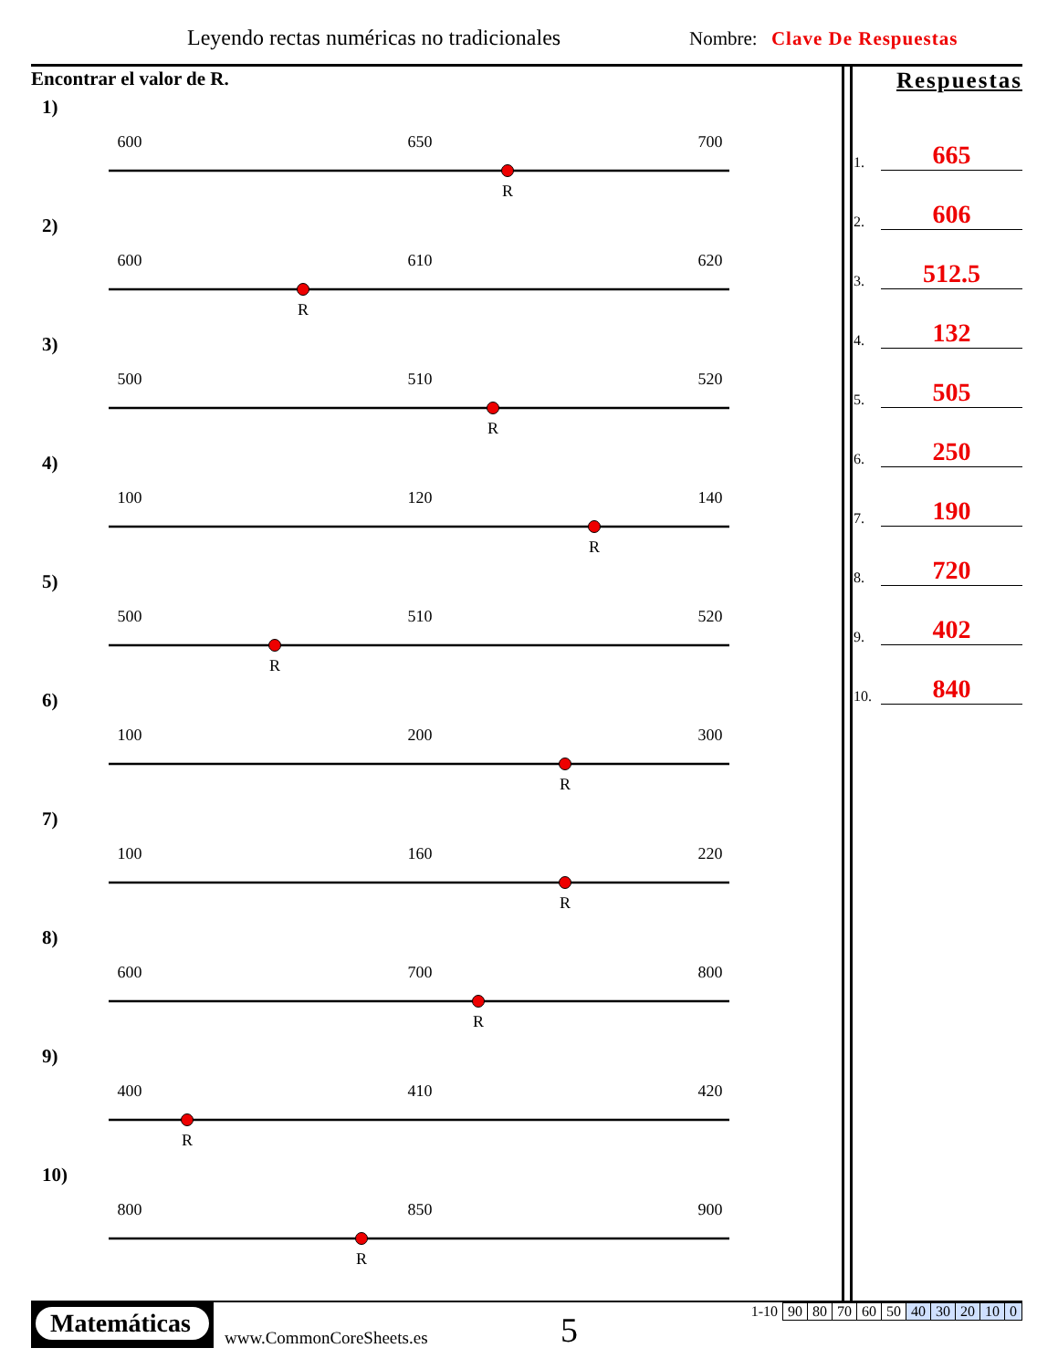Leyendo rectas numéricas no tradicionales
Nombre: Clave De Respuestas
Encontrar el valor de R.
1)
600
650
700
R
2)
600
610
620
R
3)
500
510
520
R
4)
100
120
140
R
5)
500
510
520
R
6)
100
200
300
R
7)
100
160
220
R
8)
600
700
800
R
9)
400
410
420
R
10)
800
850
900
R
Respuestas
1. 665
2. 606
3. 512.5
4. 132
5. 505
6. 250
7. 190
8. 720
9. 402
10. 840
Matemáticas
www.CommonCoreSheets.es 5
| 1-10 | 90 | 80 | 70 | 60 | 50 | 40 | 30 | 20 | 10 | 0 |